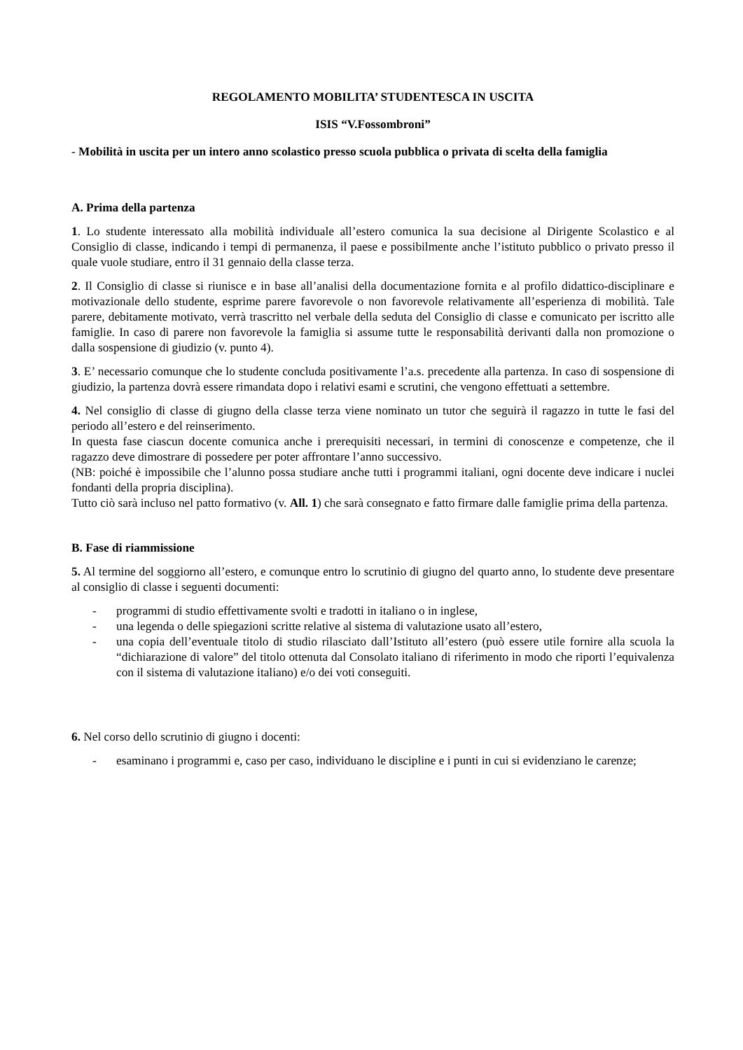REGOLAMENTO MOBILITA’ STUDENTESCA IN USCITA
ISIS “V.Fossombroni”
- Mobilità in uscita per un intero anno scolastico presso scuola pubblica o privata di scelta della famiglia
A. Prima della partenza
1. Lo studente interessato alla mobilità individuale all’estero comunica la sua decisione al Dirigente Scolastico e al Consiglio di classe, indicando i tempi di permanenza, il paese e possibilmente anche l’istituto pubblico o privato presso il quale vuole studiare, entro il 31 gennaio della classe terza.
2. Il Consiglio di classe si riunisce e in base all’analisi della documentazione fornita e al profilo didattico-disciplinare e motivazionale dello studente, esprime parere favorevole o non favorevole relativamente all’esperienza di mobilità. Tale parere, debitamente motivato, verrà trascritto nel verbale della seduta del Consiglio di classe e comunicato per iscritto alle famiglie. In caso di parere non favorevole la famiglia si assume tutte le responsabilità derivanti dalla non promozione o dalla sospensione di giudizio (v. punto 4).
3. E’ necessario comunque che lo studente concluda positivamente l’a.s. precedente alla partenza. In caso di sospensione di giudizio, la partenza dovrà essere rimandata dopo i relativi esami e scrutini, che vengono effettuati a settembre.
4. Nel consiglio di classe di giugno della classe terza viene nominato un tutor che seguirà il ragazzo in tutte le fasi del periodo all’estero e del reinserimento.
In questa fase ciascun docente comunica anche i prerequisiti necessari, in termini di conoscenze e competenze, che il ragazzo deve dimostrare di possedere per poter affrontare l’anno successivo.
(NB: poiché è impossibile che l’alunno possa studiare anche tutti i programmi italiani, ogni docente deve indicare i nuclei fondanti della propria disciplina).
Tutto ciò sarà incluso nel patto formativo (v. All. 1) che sarà consegnato e fatto firmare dalle famiglie prima della partenza.
B. Fase di riammissione
5. Al termine del soggiorno all’estero, e comunque entro lo scrutinio di giugno del quarto anno, lo studente deve presentare al consiglio di classe i seguenti documenti:
- programmi di studio effettivamente svolti e tradotti in italiano o in inglese,
- una legenda o delle spiegazioni scritte relative al sistema di valutazione usato all’estero,
- una copia dell’eventuale titolo di studio rilasciato dall’Istituto all’estero (può essere utile fornire alla scuola la “dichiarazione di valore” del titolo ottenuta dal Consolato italiano di riferimento in modo che riporti l’equivalenza con il sistema di valutazione italiano) e/o dei voti conseguiti.
6. Nel corso dello scrutinio di giugno i docenti:
- esaminano i programmi e, caso per caso, individuano le discipline e i punti in cui si evidenziano le carenze;